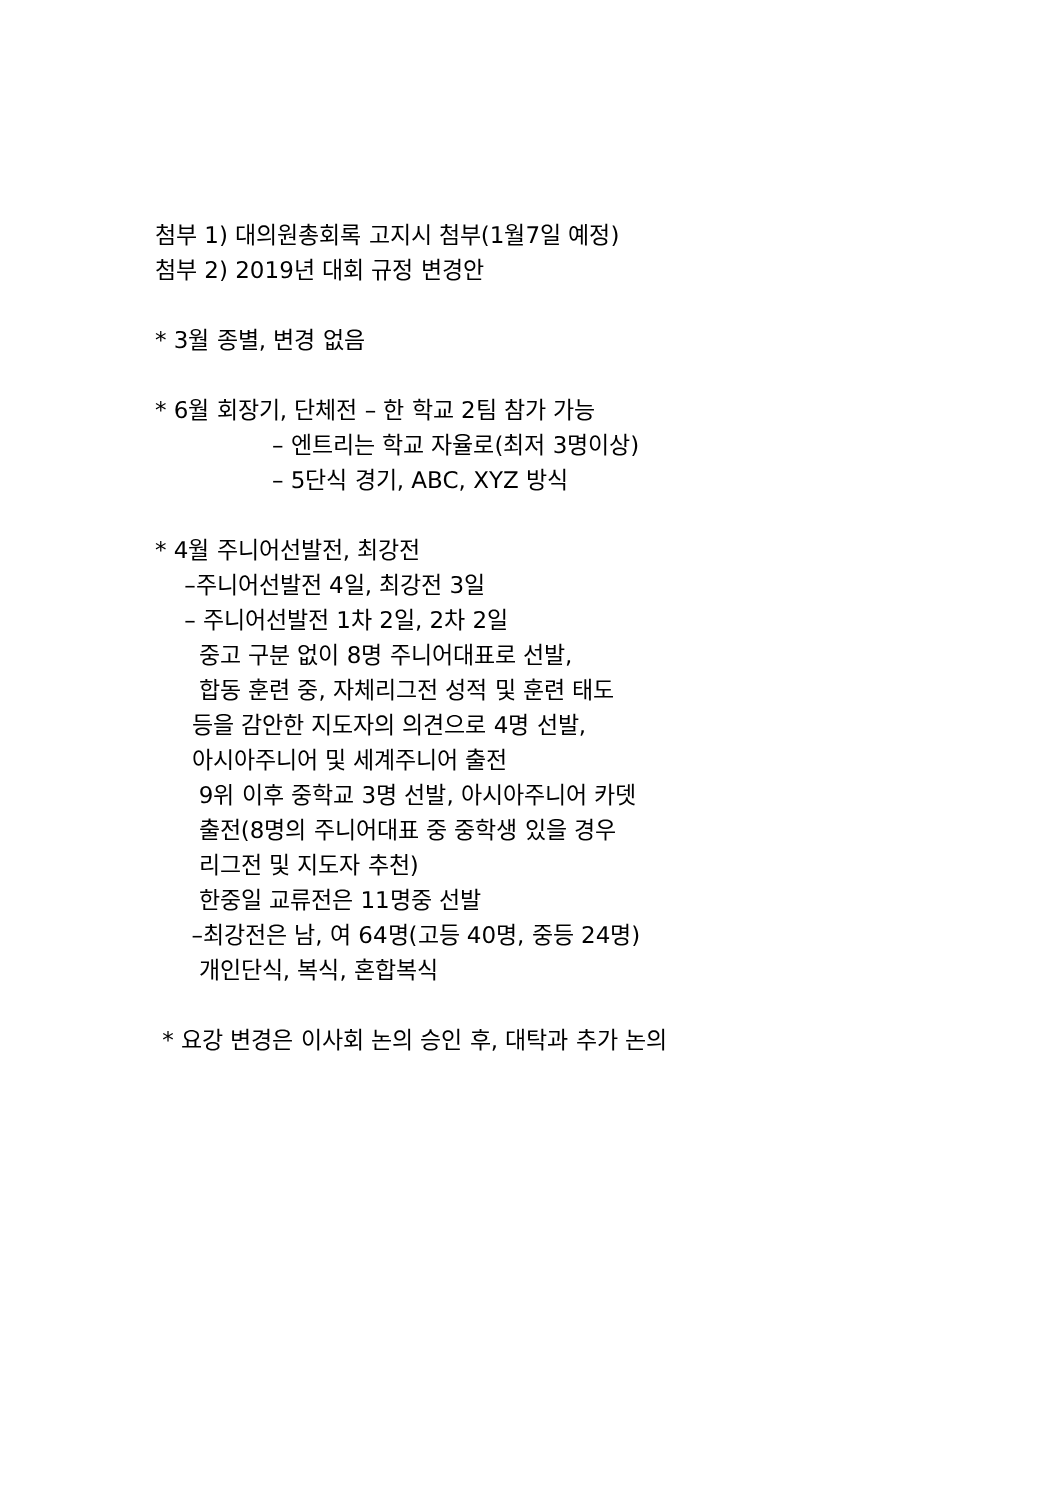첨부 1) 대의원총회록 고지시 첨부(1월7일 예정)
첨부 2) 2019년 대회 규정 변경안
* 3월 종별, 변경 없음
* 6월 회장기, 단체전 – 한 학교 2팀 참가 가능
– 엔트리는 학교 자율로(최저 3명이상)
– 5단식 경기, ABC, XYZ 방식
* 4월 주니어선발전, 최강전
–주니어선발전 4일, 최강전 3일
– 주니어선발전 1차 2일, 2차 2일
중고 구분 없이 8명 주니어대표로 선발,
합동 훈련 중, 자체리그전 성적 및 훈련 태도
등을 감안한 지도자의 의견으로 4명 선발,
아시아주니어 및 세계주니어 출전
9위 이후 중학교 3명 선발, 아시아주니어 카뎃
출전(8명의 주니어대표 중 중학생 있을 경우
리그전 및 지도자 추천)
한중일 교류전은 11명중 선발
–최강전은 남, 여 64명(고등 40명, 중등 24명)
개인단식, 복식, 혼합복식
* 요강 변경은 이사회 논의 승인 후, 대탁과 추가 논의